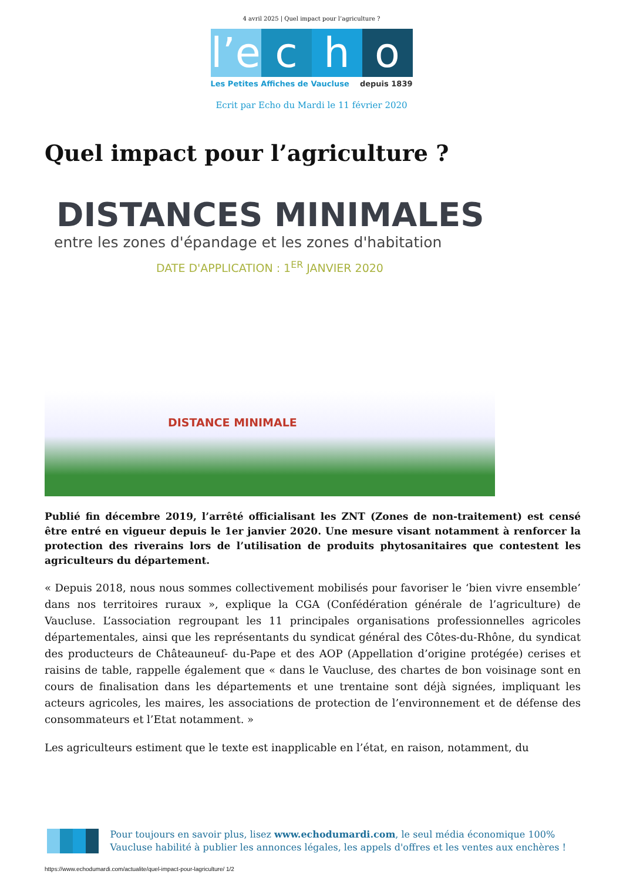4 avril 2025 | Quel impact pour l’agriculture ?
l’e
c h o
Les Petites Affiches de Vaucluse depuis 1839
Ecrit par Echo du Mardi le 11 février 2020
Quel impact pour l’agriculture ?
DISTANCES MINIMALES
entre les zones d'épandage et les zones d'habitation
DATE D'APPLICATION : 1<sup>ER</sup> JANVIER 2020
DISTANCE MINIMALE
Publié fin décembre 2019, l’arrêté officialisant les ZNT (Zones de non-traitement) est censé être entré en vigueur depuis le 1er janvier 2020. Une mesure visant notamment à renforcer la protection des riverains lors de l’utilisation de produits phytosanitaires que contestent les agriculteurs du département.
« Depuis 2018, nous nous sommes collectivement mobilisés pour favoriser le ‘bien vivre ensemble’ dans nos territoires ruraux », explique la CGA (Confédération générale de l’agriculture) de Vaucluse. L’association regroupant les 11 principales organisations professionnelles agricoles départementales, ainsi que les représentants du syndicat général des Côtes-du-Rhône, du syndicat des producteurs de Châteauneuf- du-Pape et des AOP (Appellation d’origine protégée) cerises et raisins de table, rappelle également que « dans le Vaucluse, des chartes de bon voisinage sont en cours de finalisation dans les départements et une trentaine sont déjà signées, impliquant les acteurs agricoles, les maires, les associations de protection de l’environnement et de défense des consommateurs et l’Etat notamment. »
Les agriculteurs estiment que le texte est inapplicable en l’état, en raison, notamment, du
Pour toujours en savoir plus, lisez www.echodumardi.com, le seul média économique 100% Vaucluse habilité à publier les annonces légales, les appels d'offres et les ventes aux enchères !
https://www.echodumardi.com/actualite/quel-impact-pour-lagriculture/ 1/2